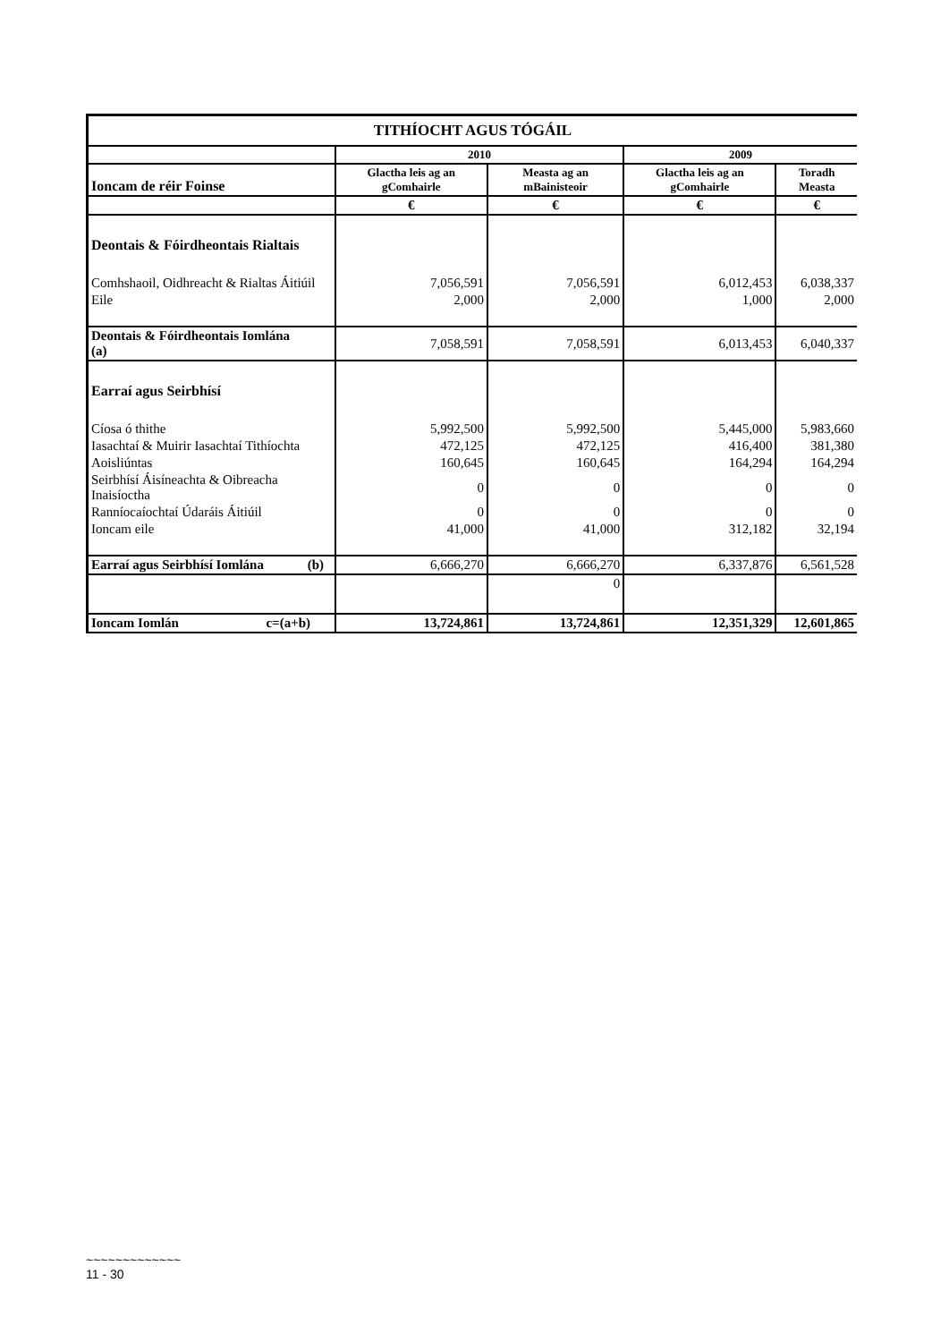| TITHÍOCHT AGUS TÓGÁIL | | | | |
| --- | --- | --- | --- | --- |
| | 2010 | | 2009 | |
| Ioncam de réir Foinse | Glactha leis ag an gComhairle | Measta ag an mBainisteoir | Glactha leis ag an gComhairle | Toradh Measta |
| | € | € | € | € |
| Deontais & Fóirdheontais Rialtais | | | | |
| Comhshaoil, Oidhreacht & Rialtas Áitiúil | 7,056,591 | 7,056,591 | 6,012,453 | 6,038,337 |
| Eile | 2,000 | 2,000 | 1,000 | 2,000 |
| Deontais & Fóirdheontais Iomlána (a) | 7,058,591 | 7,058,591 | 6,013,453 | 6,040,337 |
| Earraí agus Seirbhísí | | | | |
| Cíosa ó thithe | 5,992,500 | 5,992,500 | 5,445,000 | 5,983,660 |
| Iasachtaí & Muirir Iasachtaí Tithíochta | 472,125 | 472,125 | 416,400 | 381,380 |
| Aoisliúntas | 160,645 | 160,645 | 164,294 | 164,294 |
| Seirbhísí Áisíneachta & Oibreacha Inaisíoctha | 0 | 0 | 0 | 0 |
| Ranníocaíochtaí Údaráis Áitiúil | 0 | 0 | 0 | 0 |
| Ioncam eile | 41,000 | 41,000 | 312,182 | 32,194 |
| Earraí agus Seirbhísí Iomlána (b) | 6,666,270 | 6,666,270 | 6,337,876 | 6,561,528 |
| | | 0 | | |
| Ioncam Iomlán c=(a+b) | 13,724,861 | 13,724,861 | 12,351,329 | 12,601,865 |
~~~~~~~~~~~~~
11 - 30